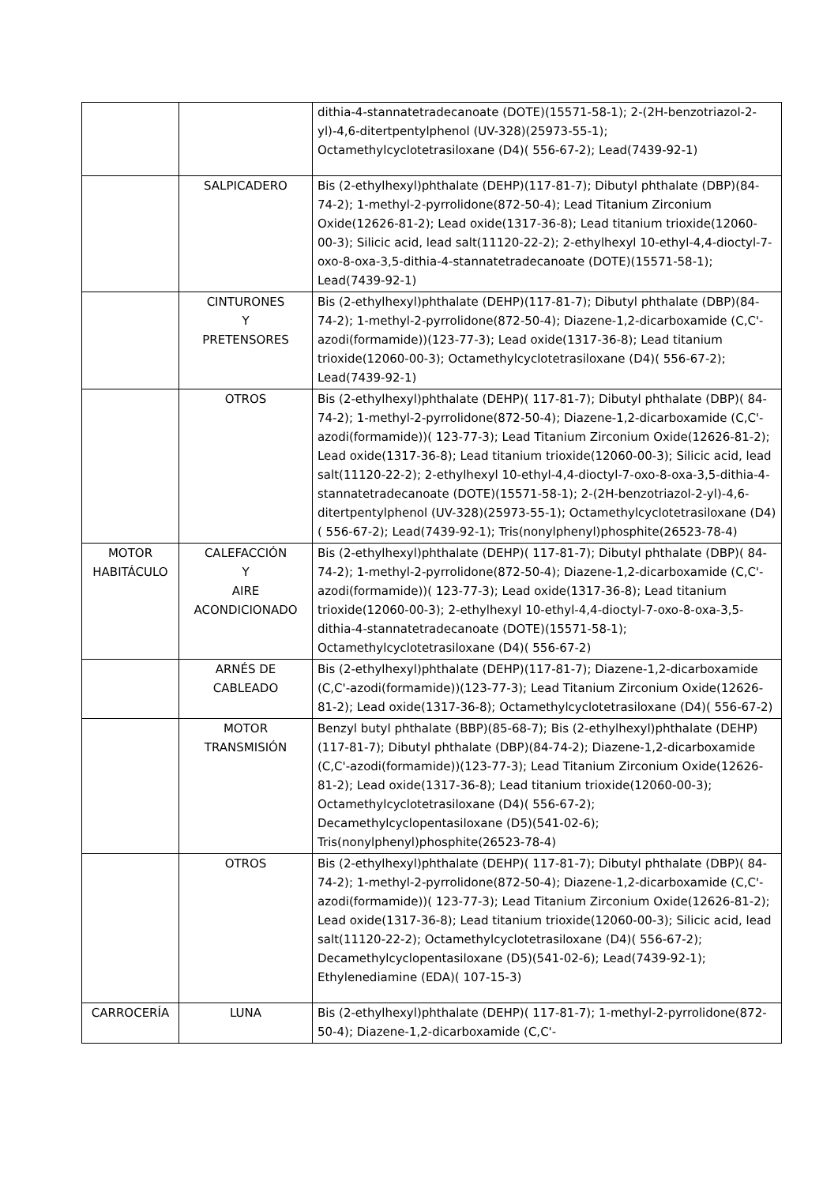| | | dithia-4-stannatetradecanoate (DOTE)(15571-58-1); 2-(2H-benzotriazol-2-yl)-4,6-ditertpentylphenol (UV-328)(25973-55-1); Octamethylcyclotetrasiloxane (D4)( 556-67-2); Lead(7439-92-1) |
| | SALPICADERO | Bis (2-ethylhexyl)phthalate (DEHP)(117-81-7); Dibutyl phthalate (DBP)(84-74-2); 1-methyl-2-pyrrolidone(872-50-4); Lead Titanium Zirconium Oxide(12626-81-2); Lead oxide(1317-36-8); Lead titanium trioxide(12060-00-3); Silicic acid, lead salt(11120-22-2); 2-ethylhexyl 10-ethyl-4,4-dioctyl-7-oxo-8-oxa-3,5-dithia-4-stannatetradecanoate (DOTE)(15571-58-1); Lead(7439-92-1) |
| | CINTURONES Y PRETENSORES | Bis (2-ethylhexyl)phthalate (DEHP)(117-81-7); Dibutyl phthalate (DBP)(84-74-2); 1-methyl-2-pyrrolidone(872-50-4); Diazene-1,2-dicarboxamide (C,C'-azodi(formamide))(123-77-3); Lead oxide(1317-36-8); Lead titanium trioxide(12060-00-3); Octamethylcyclotetrasiloxane (D4)( 556-67-2); Lead(7439-92-1) |
| | OTROS | Bis (2-ethylhexyl)phthalate (DEHP)( 117-81-7); Dibutyl phthalate (DBP)( 84-74-2); 1-methyl-2-pyrrolidone(872-50-4); Diazene-1,2-dicarboxamide (C,C'-azodi(formamide))( 123-77-3); Lead Titanium Zirconium Oxide(12626-81-2); Lead oxide(1317-36-8); Lead titanium trioxide(12060-00-3); Silicic acid, lead salt(11120-22-2); 2-ethylhexyl 10-ethyl-4,4-dioctyl-7-oxo-8-oxa-3,5-dithia-4-stannatetradecanoate (DOTE)(15571-58-1); 2-(2H-benzotriazol-2-yl)-4,6-ditertpentylphenol (UV-328)(25973-55-1); Octamethylcyclotetrasiloxane (D4)( 556-67-2); Lead(7439-92-1); Tris(nonylphenyl)phosphite(26523-78-4) |
| MOTOR HABITÁCULO | CALEFACCIÓN Y AIRE ACONDICIONADO | Bis (2-ethylhexyl)phthalate (DEHP)( 117-81-7); Dibutyl phthalate (DBP)( 84-74-2); 1-methyl-2-pyrrolidone(872-50-4); Diazene-1,2-dicarboxamide (C,C'-azodi(formamide))( 123-77-3); Lead oxide(1317-36-8); Lead titanium trioxide(12060-00-3); 2-ethylhexyl 10-ethyl-4,4-dioctyl-7-oxo-8-oxa-3,5-dithia-4-stannatetradecanoate (DOTE)(15571-58-1); Octamethylcyclotetrasiloxane (D4)( 556-67-2) |
| | ARNÉS DE CABLEADO | Bis (2-ethylhexyl)phthalate (DEHP)(117-81-7); Diazene-1,2-dicarboxamide (C,C'-azodi(formamide))(123-77-3); Lead Titanium Zirconium Oxide(12626-81-2); Lead oxide(1317-36-8); Octamethylcyclotetrasiloxane (D4)( 556-67-2) |
| | MOTOR TRANSMISIÓN | Benzyl butyl phthalate (BBP)(85-68-7); Bis (2-ethylhexyl)phthalate (DEHP)(117-81-7); Dibutyl phthalate (DBP)(84-74-2); Diazene-1,2-dicarboxamide (C,C'-azodi(formamide))(123-77-3); Lead Titanium Zirconium Oxide(12626-81-2); Lead oxide(1317-36-8); Lead titanium trioxide(12060-00-3); Octamethylcyclotetrasiloxane (D4)( 556-67-2); Decamethylcyclopentasiloxane (D5)(541-02-6); Tris(nonylphenyl)phosphite(26523-78-4) |
| | OTROS | Bis (2-ethylhexyl)phthalate (DEHP)( 117-81-7); Dibutyl phthalate (DBP)( 84-74-2); 1-methyl-2-pyrrolidone(872-50-4); Diazene-1,2-dicarboxamide (C,C'-azodi(formamide))( 123-77-3); Lead Titanium Zirconium Oxide(12626-81-2); Lead oxide(1317-36-8); Lead titanium trioxide(12060-00-3); Silicic acid, lead salt(11120-22-2); Octamethylcyclotetrasiloxane (D4)( 556-67-2); Decamethylcyclopentasiloxane (D5)(541-02-6); Lead(7439-92-1); Ethylenediamine (EDA)( 107-15-3) |
| CARROCERÍA | LUNA | Bis (2-ethylhexyl)phthalate (DEHP)( 117-81-7); 1-methyl-2-pyrrolidone(872-50-4); Diazene-1,2-dicarboxamide (C,C'- |